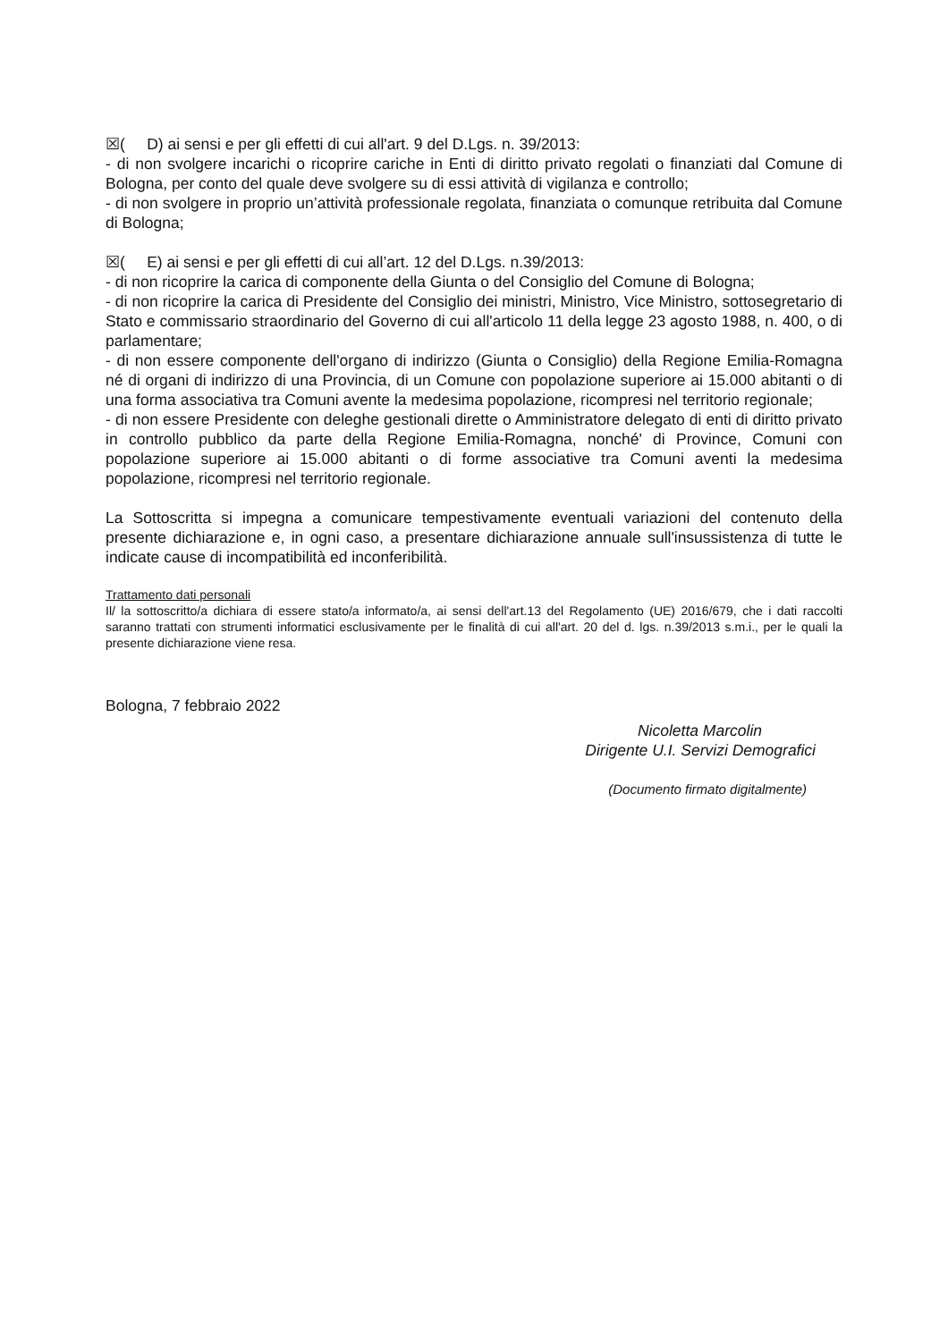☒( D) ai sensi e per gli effetti di cui all'art. 9 del D.Lgs. n. 39/2013:
- di non svolgere incarichi o ricoprire cariche in Enti di diritto privato regolati o finanziati dal Comune di Bologna, per conto del quale deve svolgere su di essi attività di vigilanza e controllo;
- di non svolgere in proprio un’attività professionale regolata, finanziata o comunque retribuita dal Comune di Bologna;
☒( E) ai sensi e per gli effetti di cui all’art. 12 del D.Lgs. n.39/2013:
- di non ricoprire la carica di componente della Giunta o del Consiglio del Comune di Bologna;
- di non ricoprire la carica di Presidente del Consiglio dei ministri, Ministro, Vice Ministro, sottosegretario di Stato e commissario straordinario del Governo di cui all'articolo 11 della legge 23 agosto 1988, n. 400, o di parlamentare;
- di non essere componente dell'organo di indirizzo (Giunta o Consiglio) della Regione Emilia-Romagna né di organi di indirizzo di una Provincia, di un Comune con popolazione superiore ai 15.000 abitanti o di una forma associativa tra Comuni avente la medesima popolazione, ricompresi nel territorio regionale;
- di non essere Presidente con deleghe gestionali dirette o Amministratore delegato di enti di diritto privato in controllo pubblico da parte della Regione Emilia-Romagna, nonché' di Province, Comuni con popolazione superiore ai 15.000 abitanti o di forme associative tra Comuni aventi la medesima popolazione, ricompresi nel territorio regionale.
La Sottoscritta si impegna a comunicare tempestivamente eventuali variazioni del contenuto della presente dichiarazione e, in ogni caso, a presentare dichiarazione annuale sull'insussistenza di tutte le indicate cause di incompatibilità ed inconferibilità.
Trattamento dati personali
Il/ la sottoscritto/a dichiara di essere stato/a informato/a, ai sensi dell'art.13 del Regolamento (UE) 2016/679, che i dati raccolti saranno trattati con strumenti informatici esclusivamente per le finalità di cui all'art. 20 del d. lgs. n.39/2013 s.m.i., per le quali la presente dichiarazione viene resa.
Bologna, 7 febbraio 2022
Nicoletta Marcolin
Dirigente U.I. Servizi Demografici
(Documento firmato digitalmente)